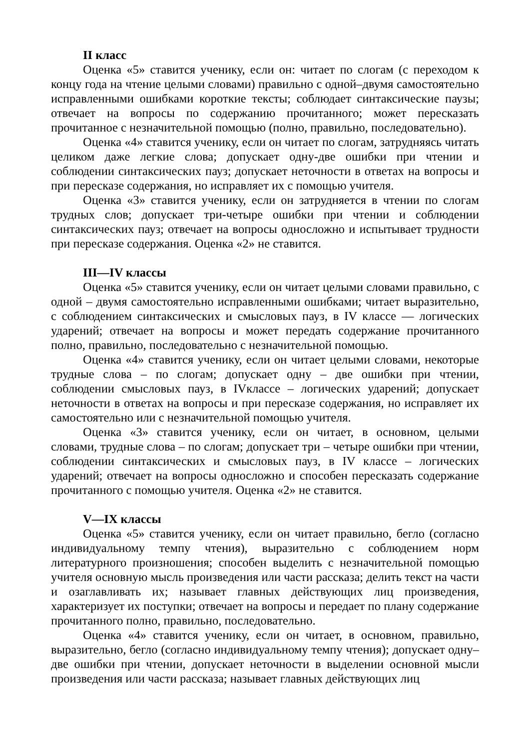II класс
Оценка «5» ставится ученику, если он: читает по слогам (с переходом к концу года на чтение целыми словами) правильно с одной–двумя самостоятельно исправленными ошибками короткие тексты; соблюдает синтаксические паузы; отвечает на вопросы по содержанию прочитанного; может пересказать прочитанное с незначительной помощью (полно, правильно, последовательно).
Оценка «4» ставится ученику, если он читает по слогам, затрудняясь читать целиком даже легкие слова; допускает одну-две ошибки при чтении и соблюдении синтаксических пауз; допускает неточности в ответах на вопросы и при пересказе содержания, но исправляет их с помощью учителя.
Оценка «3» ставится ученику, если он затрудняется в чтении по слогам трудных слов; допускает три-четыре ошибки при чтении и соблюдении синтаксических пауз; отвечает на вопросы односложно и испытывает трудности при пересказе содержания. Оценка «2» не ставится.
III—IV классы
Оценка «5» ставится ученику, если он читает целыми словами правильно, с одной – двумя самостоятельно исправленными ошибками; читает выразительно, с соблюдением синтаксических и смысловых пауз, в IV классе — логических ударений; отвечает на вопросы и может передать содержание прочитанного полно, правильно, последовательно с незначительной помощью.
Оценка «4» ставится ученику, если он читает целыми словами, некоторые трудные слова – по слогам; допускает одну – две ошибки при чтении, соблюдении смысловых пауз, в IVклассе – логических ударений; допускает неточности в ответах на вопросы и при пересказе содержания, но исправляет их самостоятельно или с незначительной помощью учителя.
Оценка «3» ставится ученику, если он читает, в основном, целыми словами, трудные слова – по слогам; допускает три – четыре ошибки при чтении, соблюдении синтаксических и смысловых пауз, в IV классе – логических ударений; отвечает на вопросы односложно и способен пересказать содержание прочитанного с помощью учителя. Оценка «2» не ставится.
V—IX классы
Оценка «5» ставится ученику, если он читает правильно, бегло (согласно индивидуальному темпу чтения), выразительно с соблюдением норм литературного произношения; способен выделить с незначительной помощью учителя основную мысль произведения или части рассказа; делить текст на части и озаглавливать их; называет главных действующих лиц произведения, характеризует их поступки; отвечает на вопросы и передает по плану содержание прочитанного полно, правильно, последовательно.
Оценка «4» ставится ученику, если он читает, в основном, правильно, выразительно, бегло (согласно индивидуальному темпу чтения); допускает одну–две ошибки при чтении, допускает неточности в выделении основной мысли произведения или части рассказа; называет главных действующих лиц